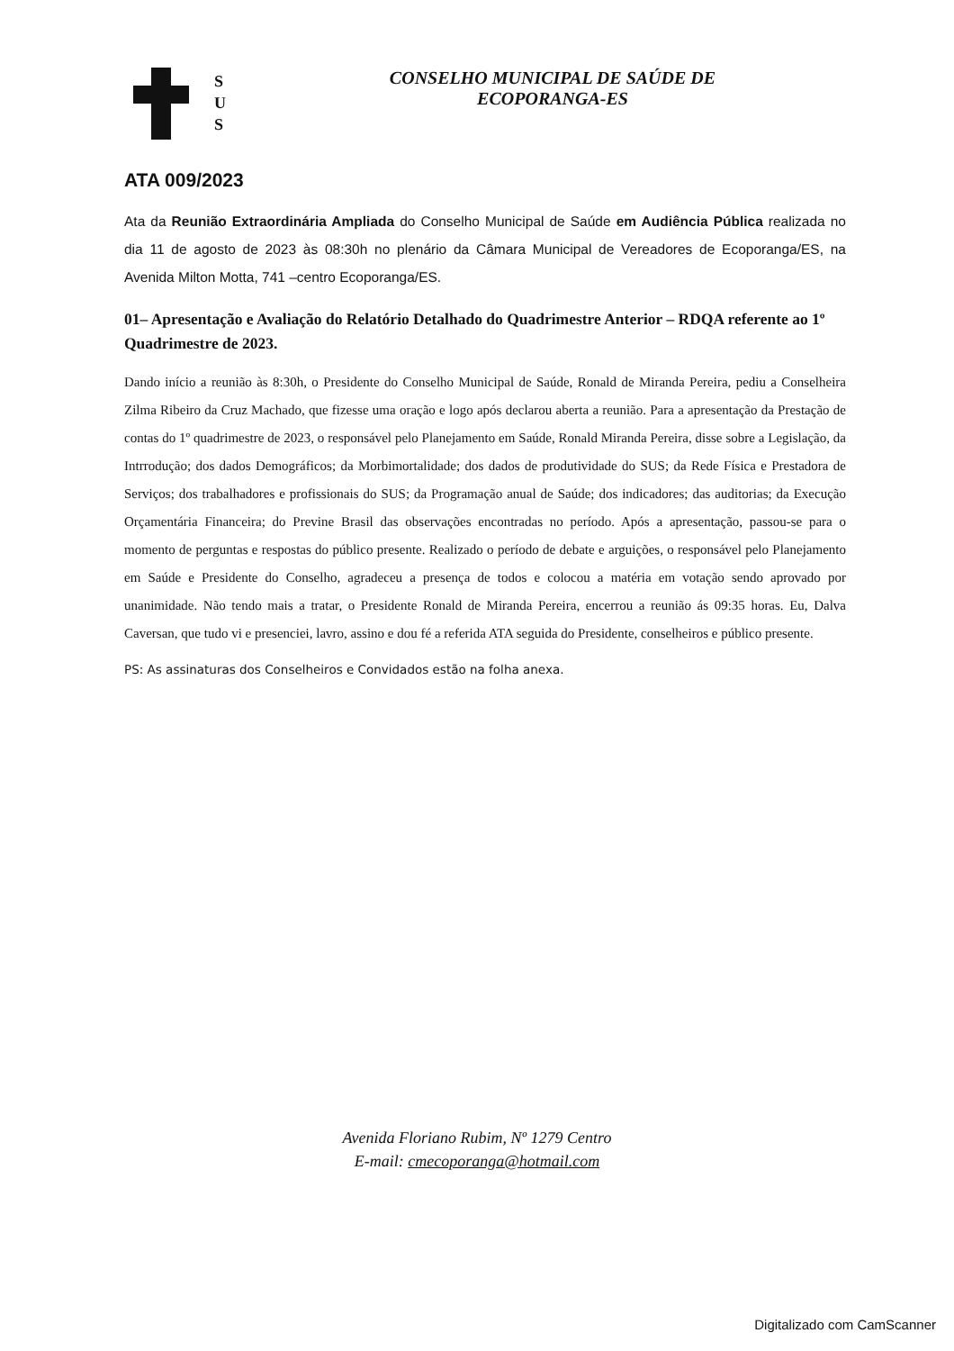S
U
S
CONSELHO MUNICIPAL DE SAÚDE DE
ECOPORANGA-ES
ATA 009/2023
Ata da Reunião Extraordinária Ampliada do Conselho Municipal de Saúde em Audiência Pública realizada no dia 11 de agosto de 2023 às 08:30h no plenário da Câmara Municipal de Vereadores de Ecoporanga/ES, na Avenida Milton Motta, 741 –centro Ecoporanga/ES.
01– Apresentação e Avaliação do Relatório Detalhado do Quadrimestre Anterior – RDQA referente ao 1º Quadrimestre de 2023.
Dando início a reunião às 8:30h, o Presidente do Conselho Municipal de Saúde, Ronald de Miranda Pereira, pediu a Conselheira Zilma Ribeiro da Cruz Machado, que fizesse uma oração e logo após declarou aberta a reunião. Para a apresentação da Prestação de contas do 1º quadrimestre de 2023, o responsável pelo Planejamento em Saúde, Ronald Miranda Pereira, disse sobre a Legislação, da Intrrodução; dos dados Demográficos; da Morbimortalidade; dos dados de produtividade do SUS; da Rede Física e Prestadora de Serviços; dos trabalhadores e profissionais do SUS; da Programação anual de Saúde; dos indicadores; das auditorias; da Execução Orçamentária Financeira; do Previne Brasil das observações encontradas no período. Após a apresentação, passou-se para o momento de perguntas e respostas do público presente. Realizado o período de debate e arguições, o responsável pelo Planejamento em Saúde e Presidente do Conselho, agradeceu a presença de todos e colocou a matéria em votação sendo aprovado por unanimidade. Não tendo mais a tratar, o Presidente Ronald de Miranda Pereira, encerrou a reunião ás 09:35 horas. Eu, Dalva Caversan, que tudo vi e presenciei, lavro, assino e dou fé a referida ATA seguida do Presidente, conselheiros e público presente.
PS: As assinaturas dos Conselheiros e Convidados estão na folha anexa.
Avenida Floriano Rubim, Nº 1279 Centro
E-mail: cmecoporanga@hotmail.com
Digitalizado com CamScanner